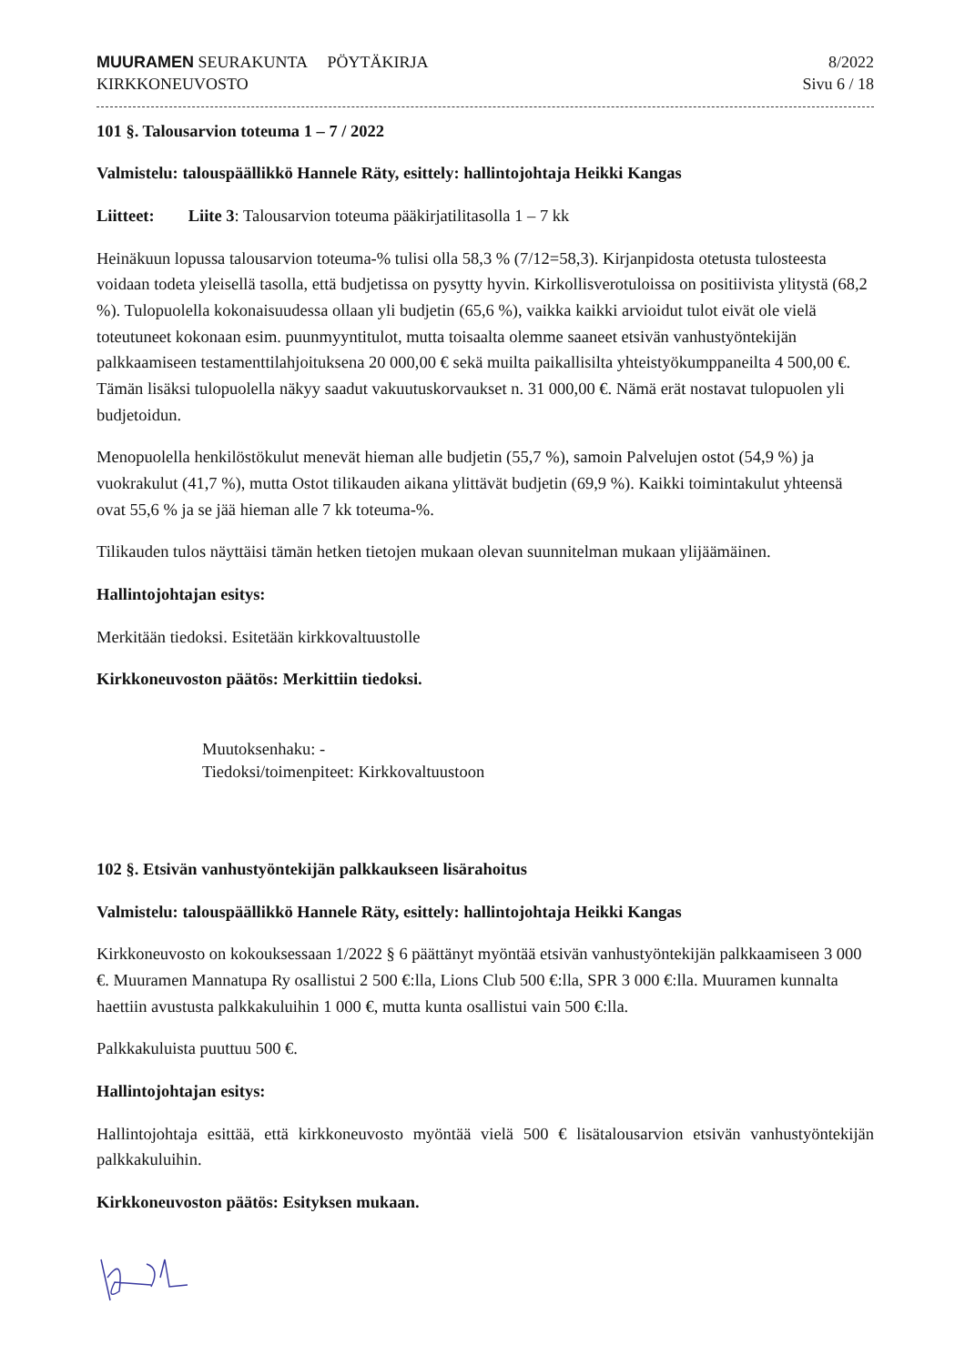MUURAMEN SEURAKUNTA PÖYTÄKIRJA
KIRKKONEUVOSTO
8/2022
Sivu 6 / 18
101 §. Talousarvion toteuma 1 – 7 / 2022
Valmistelu: talouspäällikkö Hannele Räty, esittely: hallintojohtaja Heikki Kangas
Liitteet: Liite 3: Talousarvion toteuma pääkirjatilitasolla 1 – 7 kk
Heinäkuun lopussa talousarvion toteuma-% tulisi olla 58,3 % (7/12=58,3). Kirjanpidosta otetusta tulosteesta voidaan todeta yleisellä tasolla, että budjetissa on pysytty hyvin. Kirkollisverotuloissa on positiivista ylitystä (68,2 %). Tulopuolella kokonaisuudessa ollaan yli budjetin (65,6 %), vaikka kaikki arvioidut tulot eivät ole vielä toteutuneet kokonaan esim. puunmyyntitulot, mutta toisaalta olemme saaneet etsivän vanhustyöntekijän palkkaamiseen testamenttilahjoituksena 20 000,00 € sekä muilta paikallisilta yhteistyökumppaneilta 4 500,00 €. Tämän lisäksi tulopuolella näkyy saadut vakuutuskorvaukset n. 31 000,00 €. Nämä erät nostavat tulopuolen yli budjetoidun.
Menopuolella henkilöstökulut menevät hieman alle budjetin (55,7 %), samoin Palvelujen ostot (54,9 %) ja vuokrakulut (41,7 %), mutta Ostot tilikauden aikana ylittävät budjetin (69,9 %). Kaikki toimintakulut yhteensä ovat 55,6 % ja se jää hieman alle 7 kk toteuma-%.
Tilikauden tulos näyttäisi tämän hetken tietojen mukaan olevan suunnitelman mukaan ylijäämäinen.
Hallintojohtajan esitys:
Merkitään tiedoksi. Esitetään kirkkovaltuustolle
Kirkkoneuvoston päätös: Merkittiin tiedoksi.
Muutoksenhaku: -
Tiedoksi/toimenpiteet: Kirkkovaltuustoon
102 §. Etsivän vanhustyöntekijän palkkaukseen lisärahoitus
Valmistelu: talouspäällikkö Hannele Räty, esittely: hallintojohtaja Heikki Kangas
Kirkkoneuvosto on kokouksessaan 1/2022 § 6 päättänyt myöntää etsivän vanhustyöntekijän palkkaamiseen 3 000 €. Muuramen Mannatupa Ry osallistui 2 500 €:lla, Lions Club 500 €:lla, SPR 3 000 €:lla. Muuramen kunnalta haettiin avustusta palkkakuluihin 1 000 €, mutta kunta osallistui vain 500 €:lla.
Palkkakuluista puuttuu 500 €.
Hallintojohtajan esitys:
Hallintojohtaja esittää, että kirkkoneuvosto myöntää vielä 500 € lisätalousarvion etsivän vanhustyöntekijän palkkakuluihin.
Kirkkoneuvoston päätös: Esityksen mukaan.